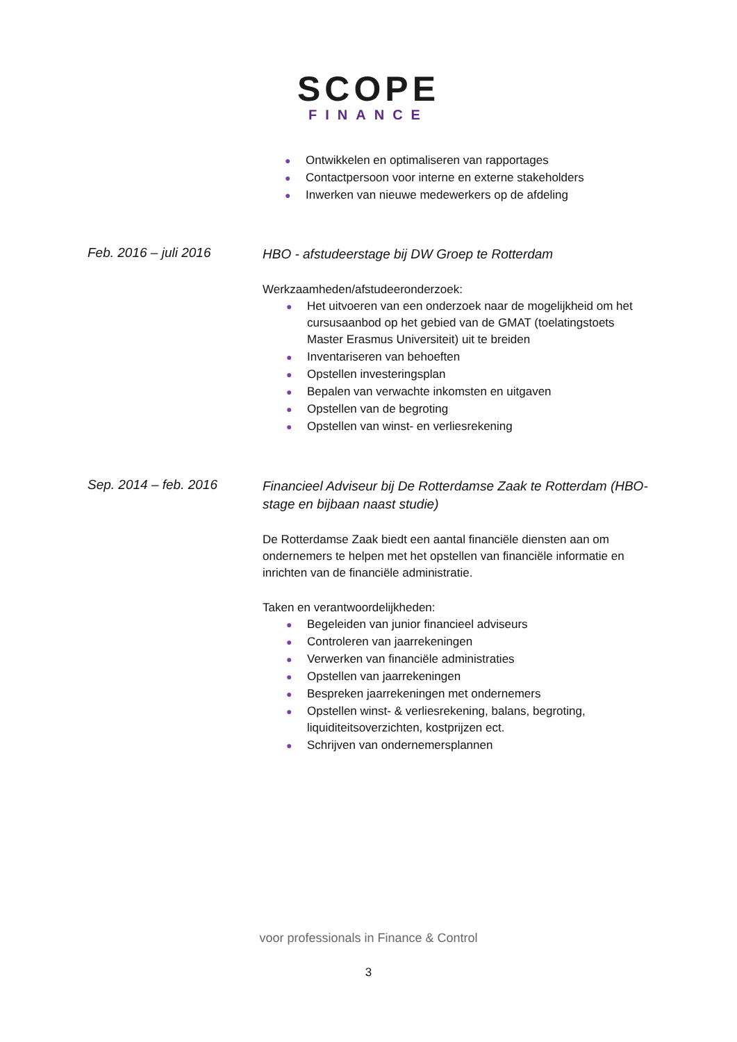SCOPE
FINANCE
● Ontwikkelen en optimaliseren van rapportages
● Contactpersoon voor interne en externe stakeholders
● Inwerken van nieuwe medewerkers op de afdeling
Feb. 2016 – juli 2016
HBO - afstudeerstage bij DW Groep te Rotterdam
Werkzaamheden/afstudeeronderzoek:
● Het uitvoeren van een onderzoek naar de mogelijkheid om het cursusaanbod op het gebied van de GMAT (toelatingstoets Master Erasmus Universiteit) uit te breiden
● Inventariseren van behoeften
● Opstellen investeringsplan
● Bepalen van verwachte inkomsten en uitgaven
● Opstellen van de begroting
● Opstellen van winst- en verliesrekening
Sep. 2014 – feb. 2016
Financieel Adviseur bij De Rotterdamse Zaak te Rotterdam (HBO- stage en bijbaan naast studie)
De Rotterdamse Zaak biedt een aantal financiële diensten aan om ondernemers te helpen met het opstellen van financiële informatie en inrichten van de financiële administratie.
Taken en verantwoordelijkheden:
● Begeleiden van junior financieel adviseurs
● Controleren van jaarrekeningen
● Verwerken van financiële administraties
● Opstellen van jaarrekeningen
● Bespreken jaarrekeningen met ondernemers
● Opstellen winst- & verliesrekening, balans, begroting, liquiditeitsoverzichten, kostprijzen ect.
● Schrijven van ondernemersplannen
voor professionals in Finance & Control
3